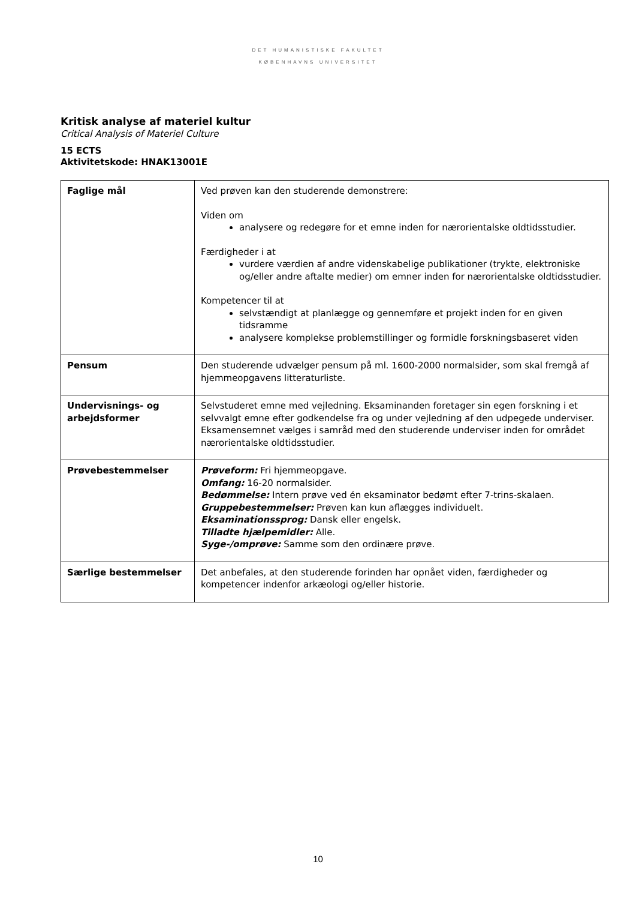DET HUMANISTISKE FAKULTET
KØBENHAVNS UNIVERSITET
Kritisk analyse af materiel kultur
Critical Analysis of Materiel Culture
15 ECTS
Aktivitetskode: HNAK13001E
| Faglige mål | Ved prøven kan den studerende demonstrere: Viden om analysere og redegøre for et emne inden for nærorientalske oldtidsstudier. Færdigheder i at vurdere værdien af andre videnskabelige publikationer (trykte, elektroniske og/eller andre aftalte medier) om emner inden for nærorientalske oldtidsstudier. Kompetencer til at selvstændigt at planlægge og gennemføre et projekt inden for en given tidsramme analysere komplekse problemstillinger og formidle forskningsbaseret viden |
| Pensum | Den studerende udvælger pensum på ml. 1600-2000 normalsider, som skal fremgå af hjemmeopgavens litteraturliste. |
| Undervisnings- og arbejdsformer | Selvstuderet emne med vejledning. Eksaminanden foretager sin egen forskning i et selvvalgt emne efter godkendelse fra og under vejledning af den udpegede underviser. Eksamensemnet vælges i samråd med den studerende underviser inden for området nærorientalske oldtidsstudier. |
| Prøvebestemmelser | Prøveform: Fri hjemmeopgave. Omfang: 16-20 normalsider. Bedømmelse: Intern prøve ved én eksaminator bedømt efter 7-trins-skalaen. Gruppebestemmelser: Prøven kan kun aflægges individuelt. Eksaminationssprog: Dansk eller engelsk. Tilladte hjælpemidler: Alle. Syge-/omprøve: Samme som den ordinære prøve. |
| Særlige bestemmelser | Det anbefales, at den studerende forinden har opnået viden, færdigheder og kompetencer indenfor arkæologi og/eller historie. |
10